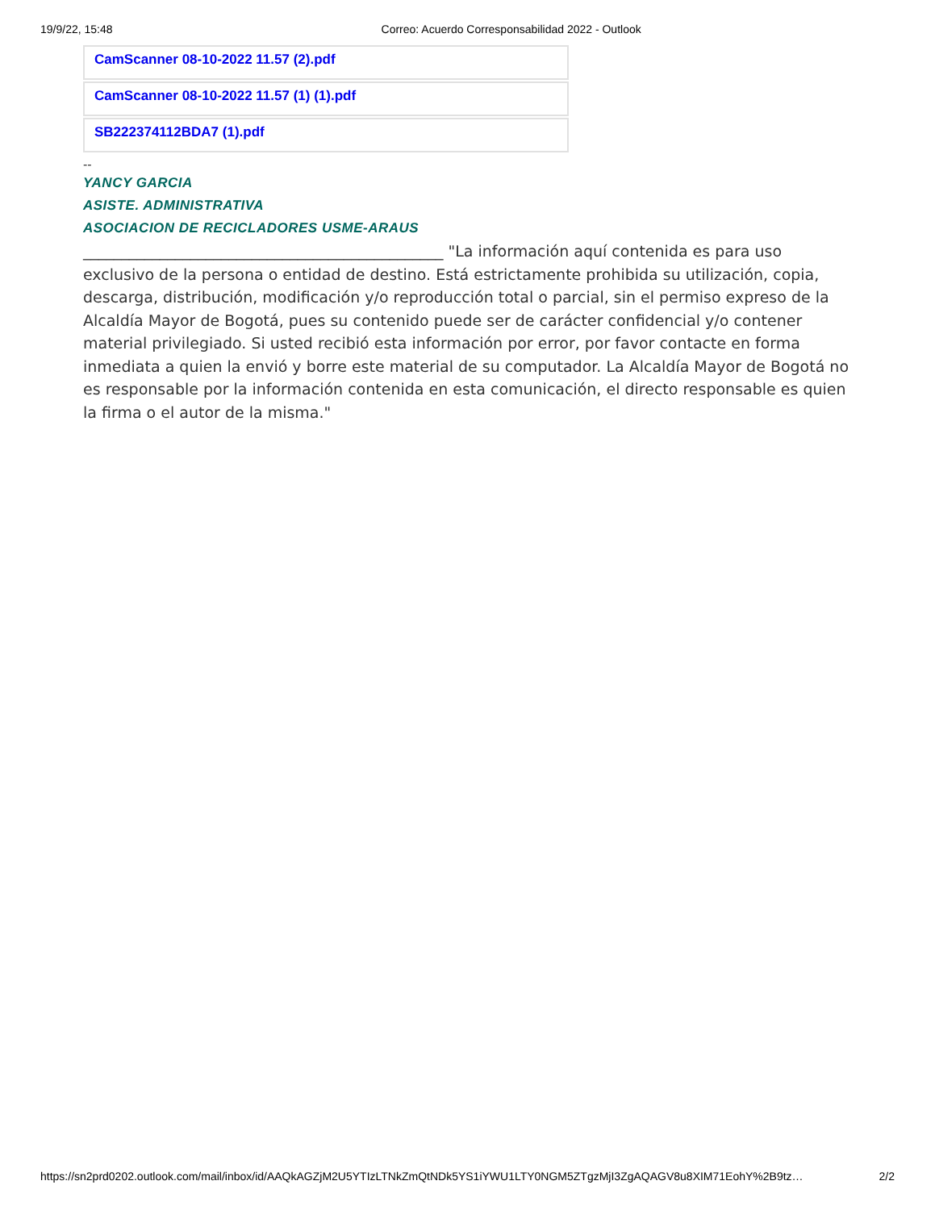19/9/22, 15:48 Correo: Acuerdo Corresponsabilidad 2022 - Outlook
CamScanner 08-10-2022 11.57 (2).pdf
CamScanner 08-10-2022 11.57 (1) (1).pdf
SB222374112BDA7 (1).pdf
--
YANCY GARCIA
ASISTE. ADMINISTRATIVA
ASOCIACION DE RECICLADORES USME-ARAUS
_______________________________________________ "La información aquí contenida es para uso exclusivo de la persona o entidad de destino. Está estrictamente prohibida su utilización, copia, descarga, distribución, modificación y/o reproducción total o parcial, sin el permiso expreso de la Alcaldía Mayor de Bogotá, pues su contenido puede ser de carácter confidencial y/o contener material privilegiado. Si usted recibió esta información por error, por favor contacte en forma inmediata a quien la envió y borre este material de su computador. La Alcaldía Mayor de Bogotá no es responsable por la información contenida en esta comunicación, el directo responsable es quien la firma o el autor de la misma."
https://sn2prd0202.outlook.com/mail/inbox/id/AAQkAGZjM2U5YTIzLTNkZmQtNDk5YS1iYWU1LTY0NGM5ZTgzMjI3ZgAQAGV8u8XIM71EohY%2B9tz… 2/2